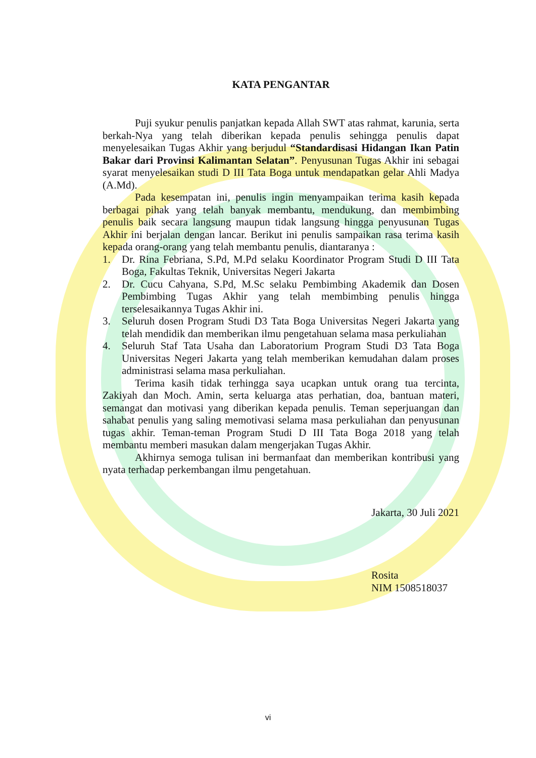KATA PENGANTAR
Puji syukur penulis panjatkan kepada Allah SWT atas rahmat, karunia, serta berkah-Nya yang telah diberikan kepada penulis sehingga penulis dapat menyelesaikan Tugas Akhir yang berjudul “Standardisasi Hidangan Ikan Patin Bakar dari Provinsi Kalimantan Selatan”. Penyusunan Tugas Akhir ini sebagai syarat menyelesaikan studi D III Tata Boga untuk mendapatkan gelar Ahli Madya (A.Md).
Pada kesempatan ini, penulis ingin menyampaikan terima kasih kepada berbagai pihak yang telah banyak membantu, mendukung, dan membimbing penulis baik secara langsung maupun tidak langsung hingga penyusunan Tugas Akhir ini berjalan dengan lancar. Berikut ini penulis sampaikan rasa terima kasih kepada orang-orang yang telah membantu penulis, diantaranya :
1. Dr. Rina Febriana, S.Pd, M.Pd selaku Koordinator Program Studi D III Tata Boga, Fakultas Teknik, Universitas Negeri Jakarta
2. Dr. Cucu Cahyana, S.Pd, M.Sc selaku Pembimbing Akademik dan Dosen Pembimbing Tugas Akhir yang telah membimbing penulis hingga terselesaikannya Tugas Akhir ini.
3. Seluruh dosen Program Studi D3 Tata Boga Universitas Negeri Jakarta yang telah mendidik dan memberikan ilmu pengetahuan selama masa perkuliahan
4. Seluruh Staf Tata Usaha dan Laboratorium Program Studi D3 Tata Boga Universitas Negeri Jakarta yang telah memberikan kemudahan dalam proses administrasi selama masa perkuliahan.
Terima kasih tidak terhingga saya ucapkan untuk orang tua tercinta, Zakiyah dan Moch. Amin, serta keluarga atas perhatian, doa, bantuan materi, semangat dan motivasi yang diberikan kepada penulis. Teman seperjuangan dan sahabat penulis yang saling memotivasi selama masa perkuliahan dan penyusunan tugas akhir. Teman-teman Program Studi D III Tata Boga 2018 yang telah membantu memberi masukan dalam mengerjakan Tugas Akhir.
Akhirnya semoga tulisan ini bermanfaat dan memberikan kontribusi yang nyata terhadap perkembangan ilmu pengetahuan.
Jakarta, 30 Juli 2021
Rosita
NIM 1508518037
vi